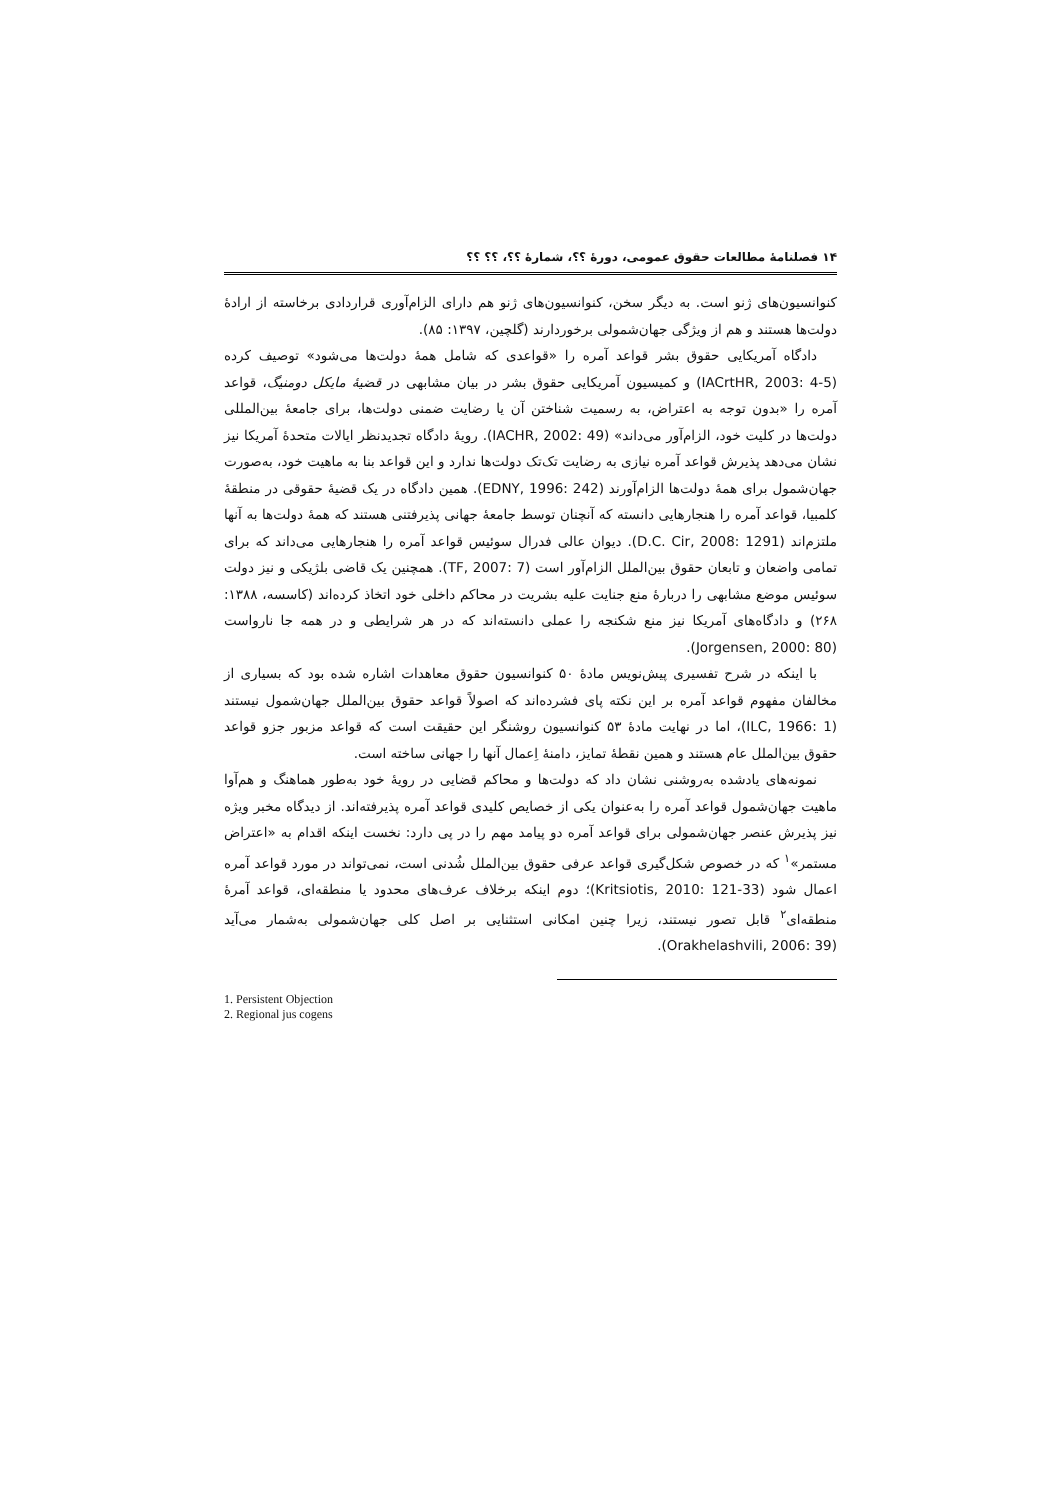۱۴ فصلنامهٔ مطالعات حقوق عمومی، دورهٔ ؟؟، شمارهٔ ؟؟، ؟؟ ؟؟
کنوانسیون‌های ژنو است. به دیگر سخن، کنوانسیون‌های ژنو هم دارای الزام‌آوری قراردادی برخاسته از ارادهٔ دولت‌ها هستند و هم از ویژگی جهان‌شمولی برخوردارند (گلچین، ۱۳۹۷: ۸۵).
دادگاه آمریکایی حقوق بشر قواعد آمره را «قواعدی که شامل همهٔ دولت‌ها می‌شود» توصیف کرده (IACrtHR, 2003: 4-5) و کمیسیون آمریکایی حقوق بشر در بیان مشابهی در قضیهٔ مایکل دومنیگ، قواعد آمره را «بدون توجه به اعتراض، به رسمیت شناختن آن یا رضایت ضمنی دولت‌ها، برای جامعهٔ بین‌المللی دولت‌ها در کلیت خود، الزام‌آور می‌داند» (IACHR, 2002: 49). رویهٔ دادگاه تجدیدنظر ایالات متحدهٔ آمریکا نیز نشان می‌دهد پذیرش قواعد آمره نیازی به رضایت تک‌تک دولت‌ها ندارد و این قواعد بنا به ماهیت خود، به‌صورت جهان‌شمول برای همهٔ دولت‌ها الزام‌آورند (EDNY, 1996: 242). همین دادگاه در یک قضیهٔ حقوقی در منطقهٔ کلمبیا، قواعد آمره را هنجارهایی دانسته که آنچنان توسط جامعهٔ جهانی پذیرفتنی هستند که همهٔ دولت‌ها به آنها ملتزم‌اند (D.C. Cir, 2008: 1291). دیوان عالی فدرال سوئیس قواعد آمره را هنجارهایی می‌داند که برای تمامی واضعان و تابعان حقوق بین‌الملل الزام‌آور است (TF, 2007: 7). همچنین یک قاضی بلژیکی و نیز دولت سوئیس موضع مشابهی را دربارهٔ منع جنایت علیه بشریت در محاکم داخلی خود اتخاذ کرده‌اند (کاسسه، ۱۳۸۸: ۲۶۸) و دادگاه‌های آمریکا نیز منع شکنجه را عملی دانسته‌اند که در هر شرایطی و در همه جا نارواست (Jorgensen, 2000: 80).
با اینکه در شرح تفسیری پیش‌نویس مادهٔ ۵۰ کنوانسیون حقوق معاهدات اشاره شده بود که بسیاری از مخالفان مفهوم قواعد آمره بر این نکته پای فشرده‌اند که اصولاً قواعد حقوق بین‌الملل جهان‌شمول نیستند (ILC, 1966: 1)، اما در نهایت مادهٔ ۵۳ کنوانسیون روشنگر این حقیقت است که قواعد مزبور جزو قواعد حقوق بین‌الملل عام هستند و همین نقطهٔ تمایز، دامنهٔ اِعمال آنها را جهانی ساخته است.
نمونه‌های یادشده به‌روشنی نشان داد که دولت‌ها و محاکم قضایی در رویهٔ خود به‌طور هماهنگ و هم‌آوا ماهیت جهان‌شمول قواعد آمره را به‌عنوان یکی از خصایص کلیدی قواعد آمره پذیرفته‌اند. از دیدگاه مخبر ویژه نیز پذیرش عنصر جهان‌شمولی برای قواعد آمره دو پیامد مهم را در پی دارد: نخست اینکه اقدام به «اعتراض مستمر»<sup>۱</sup> که در خصوص شکل‌گیری قواعد عرفی حقوق بین‌الملل شُدنی است، نمی‌تواند در مورد قواعد آمره اعمال شود (Kritsiotis, 2010: 121-33)؛ دوم اینکه برخلاف عرف‌های محدود یا منطقه‌ای، قواعد آمرهٔ منطقه‌ای<sup>۲</sup> قابل تصور نیستند، زیرا چنین امکانی استثنایی بر اصل کلی جهان‌شمولی به‌شمار می‌آید (Orakhelashvili, 2006: 39).
1. Persistent Objection
2. Regional jus cogens